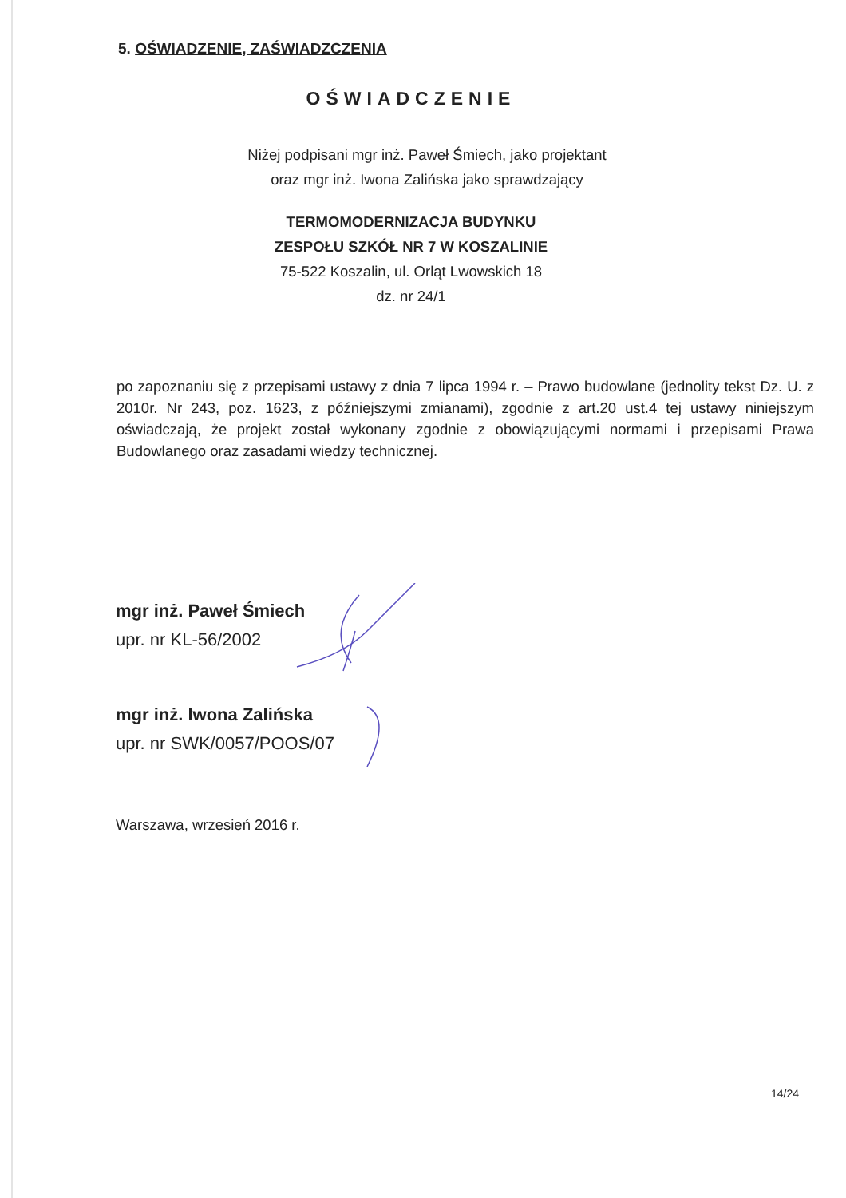5. OŚWIADZENIE, ZAŚWIADZCZENIA
OŚWIADCZENIE
Niżej podpisani mgr inż. Paweł Śmiech, jako projektant
oraz mgr inż. Iwona Zalińska jako sprawdzający
TERMOMODERNIZACJA BUDYNKU
ZESPOŁU SZKÓŁ NR 7 W KOSZALINIE
75-522 Koszalin, ul. Orląt Lwowskich 18
dz. nr 24/1
po zapoznaniu się z przepisami ustawy z dnia 7 lipca 1994 r. – Prawo budowlane (jednolity tekst Dz. U. z 2010r. Nr 243, poz. 1623, z późniejszymi zmianami), zgodnie z art.20 ust.4 tej ustawy niniejszym oświadczają, że projekt został wykonany zgodnie z obowiązującymi normami i przepisami Prawa Budowlanego oraz zasadami wiedzy technicznej.
mgr inż. Paweł Śmiech
upr. nr KL-56/2002
mgr inż. Iwona Zalińska
upr. nr SWK/0057/POOS/07
Warszawa, wrzesień 2016 r.
14/24